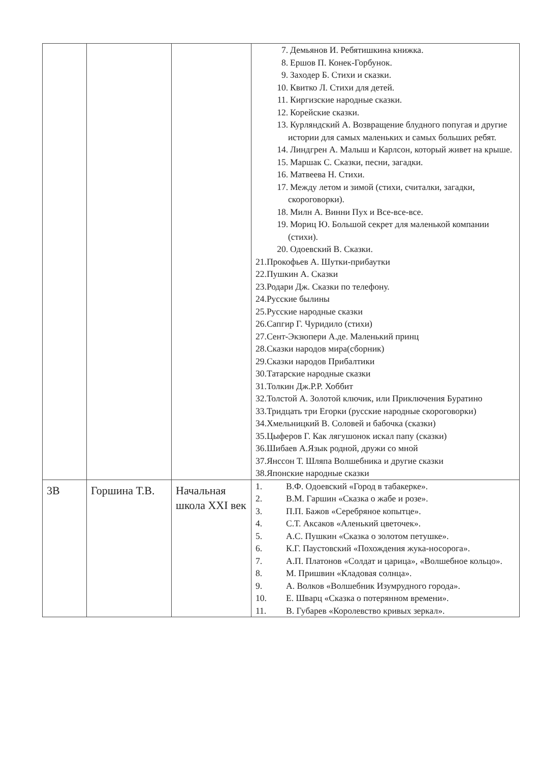| | | | 7. Демьянов И. Ребятишкина книжка. 8. Ершов П. Конек-Горбунок. 9. Заходер Б. Стихи и сказки. 10. Квитко Л. Стихи для детей. 11. Киргизские народные сказки. 12. Корейские сказки. 13. Курляндский А. Возвращение блудного попугая и другие истории для самых маленьких и самых больших ребят. 14. Линдгрен А. Малыш и Карлсон, который живет на крыше. 15. Маршак С. Сказки, песни, загадки. 16. Матвеева Н. Стихи. 17. Между летом и зимой (стихи, считалки, загадки, скороговорки). 18. Милн А. Винни Пух и Все-все-все. 19. Мориц Ю. Большой секрет для маленькой компании (стихи). 20. Одоевский В. Сказки. 21.Прокофьев А. Шутки-прибаутки 22.Пушкин А. Сказки 23.Родари Дж. Сказки по телефону. 24.Русские былины 25.Русские народные сказки 26.Сапгир Г. Чуридило (стихи) 27.Сент-Экзюпери А.де. Маленький принц 28.Сказки народов мира(сборник) 29.Сказки народов Прибалтики 30.Татарские народные сказки 31.Толкин Дж.Р.Р. Хоббит 32.Толстой А. Золотой ключик, или Приключения Буратино 33.Тридцать три Егорки (русские народные скороговорки) 34.Хмельницкий В. Соловей и бабочка (сказки) 35.Цыферов Г. Как лягушонок искал папу (сказки) 36.Шибаев А.Язык родной, дружи со мной 37.Янссон Т. Шляпа Волшебника и другие сказки 38.Японские народные сказки |
| 3В | Горшина Т.В. | Начальная школа XXI век | 1. В.Ф. Одоевский «Город в табакерке». 2. В.М. Гаршин «Сказка о жабе и розе». 3. П.П. Бажов «Серебряное копытце». 4. С.Т. Аксаков «Аленький цветочек». 5. А.С. Пушкин «Сказка о золотом петушке». 6. К.Г. Паустовский «Похождения жука-носорога». 7. А.П. Платонов «Солдат и царица», «Волшебное кольцо». 8. М. Пришвин «Кладовая солнца». 9. А. Волков «Волшебник Изумрудного города». 10. Е. Шварц «Сказка о потерянном времени». 11. В. Губарев «Королевство кривых зеркал». |